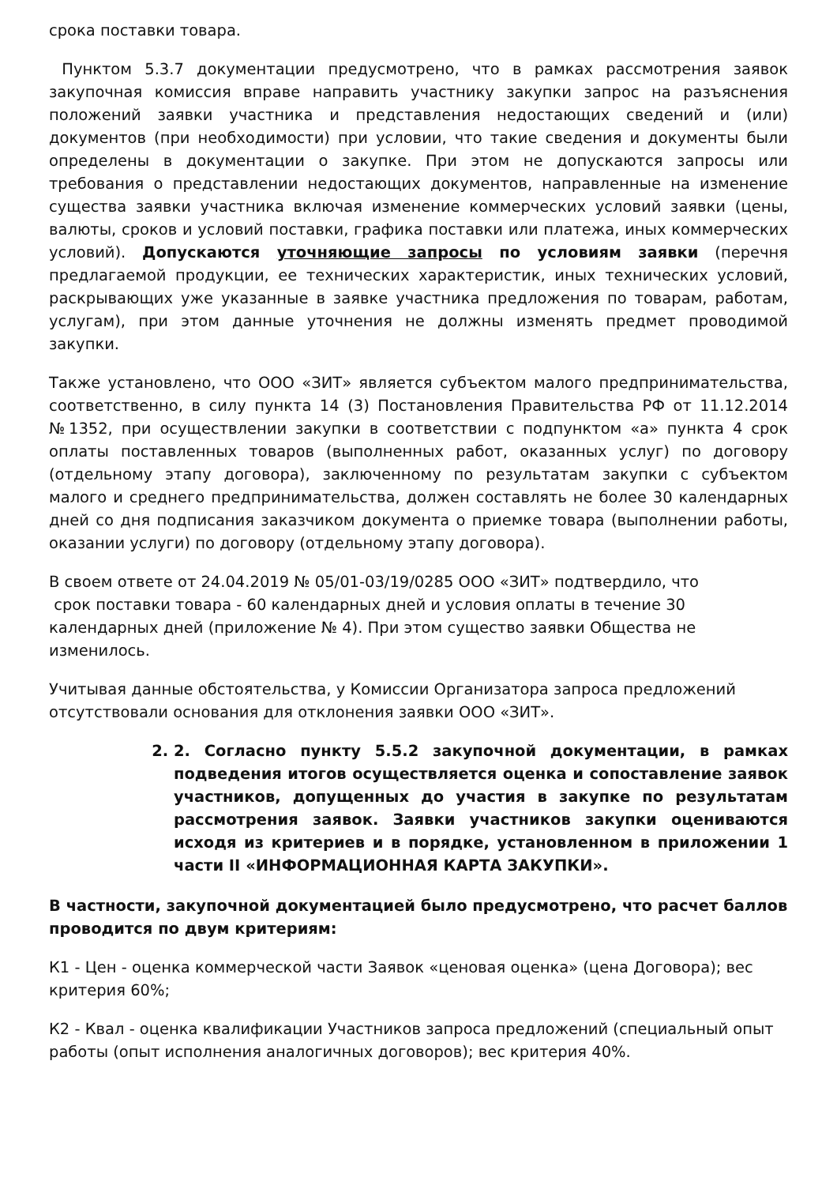срока поставки товара.
Пунктом 5.3.7 документации предусмотрено, что в рамках рассмотрения заявок закупочная комиссия вправе направить участнику закупки запрос на разъяснения положений заявки участника и представления недостающих сведений и (или) документов (при необходимости) при условии, что такие сведения и документы были определены в документации о закупке. При этом не допускаются запросы или требования о представлении недостающих документов, направленные на изменение существа заявки участника включая изменение коммерческих условий заявки (цены, валюты, сроков и условий поставки, графика поставки или платежа, иных коммерческих условий). Допускаются уточняющие запросы по условиям заявки (перечня предлагаемой продукции, ее технических характеристик, иных технических условий, раскрывающих уже указанные в заявке участника предложения по товарам, работам, услугам), при этом данные уточнения не должны изменять предмет проводимой закупки.
Также установлено, что ООО «ЗИТ» является субъектом малого предпринимательства, соответственно, в силу пункта 14 (3) Постановления Правительства РФ от 11.12.2014 №1352, при осуществлении закупки в соответствии с подпунктом «а» пункта 4 срок оплаты поставленных товаров (выполненных работ, оказанных услуг) по договору (отдельному этапу договора), заключенному по результатам закупки с субъектом малого и среднего предпринимательства, должен составлять не более 30 календарных дней со дня подписания заказчиком документа о приемке товара (выполнении работы, оказании услуги) по договору (отдельному этапу договора).
В своем ответе от 24.04.2019 № 05/01-03/19/0285 ООО «ЗИТ» подтвердило, что
срок поставки товара - 60 календарных дней и условия оплаты в течение 30 календарных дней (приложение № 4). При этом существо заявки Общества не изменилось.
Учитывая данные обстоятельства, у Комиссии Организатора запроса предложений отсутствовали основания для отклонения заявки ООО «ЗИТ».
2. 2. Согласно пункту 5.5.2 закупочной документации, в рамках подведения итогов осуществляется оценка и сопоставление заявок участников, допущенных до участия в закупке по результатам рассмотрения заявок. Заявки участников закупки оцениваются исходя из критериев и в порядке, установленном в приложении 1 части II «ИНФОРМАЦИОННАЯ КАРТА ЗАКУПКИ».
В частности, закупочной документацией было предусмотрено, что расчет баллов проводится по двум критериям:
К1 - Цен - оценка коммерческой части Заявок «ценовая оценка» (цена Договора); вес критерия 60%;
К2 - Квал - оценка квалификации Участников запроса предложений (специальный опыт работы (опыт исполнения аналогичных договоров); вес критерия 40%.